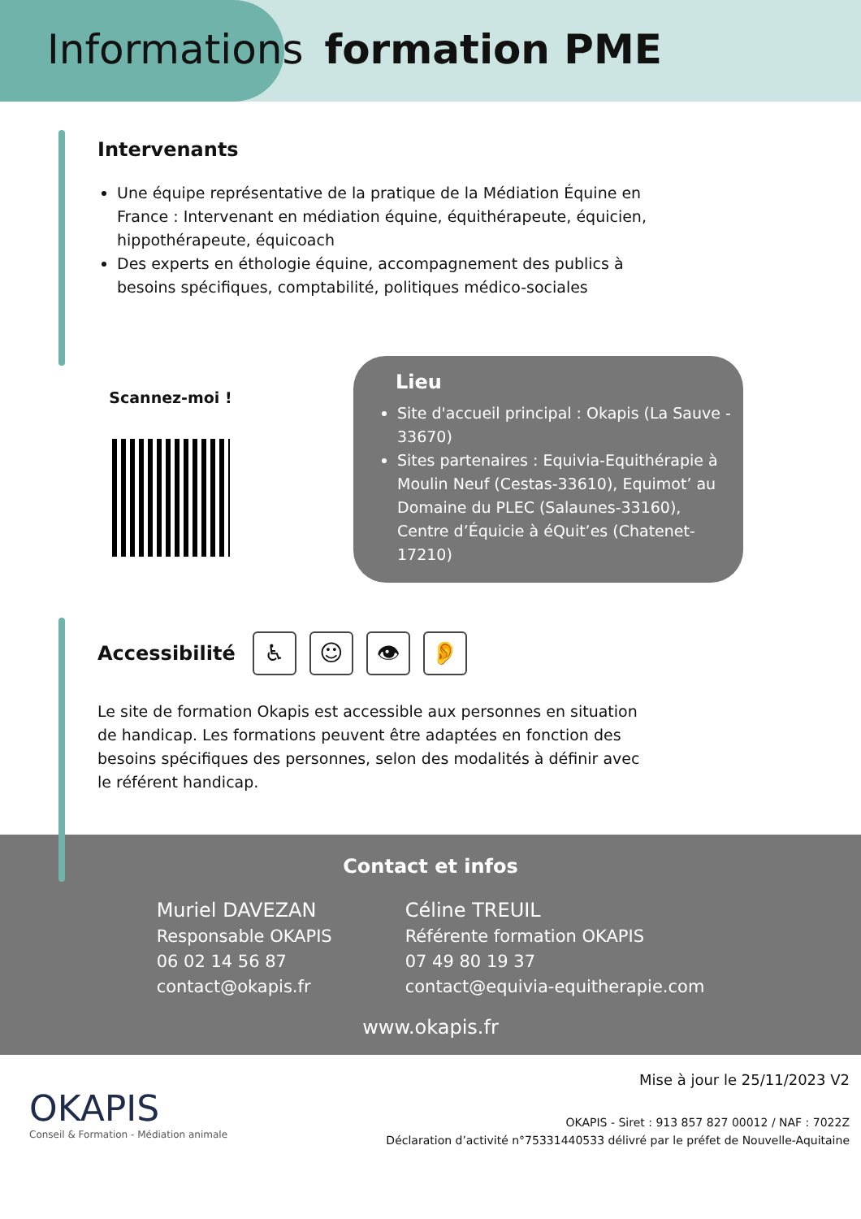Informations formation PME
Intervenants
Une équipe représentative de la pratique de la Médiation Équine en France : Intervenant en médiation équine, équithérapeute, équicien, hippothérapeute, équicoach
Des experts en éthologie équine, accompagnement des publics à besoins spécifiques, comptabilité, politiques médico-sociales
Scannez-moi !
Lieu
Site d'accueil principal : Okapis (La Sauve - 33670)
Sites partenaires : Equivia-Equithérapie à Moulin Neuf (Cestas-33610), Equimot’ au Domaine du PLEC (Salaunes-33160), Centre d’Équicie à éQuit’es (Chatenet-17210)
Accessibilité
♿ ☺ 👁 👂
Le site de formation Okapis est accessible aux personnes en situation de handicap. Les formations peuvent être adaptées en fonction des besoins spécifiques des personnes, selon des modalités à définir avec le référent handicap.
Contact et infos
Muriel DAVEZAN
Responsable OKAPIS
06 02 14 56 87
contact@okapis.fr
Céline TREUIL
Référente formation OKAPIS
07 49 80 19 37
contact@equivia-equitherapie.com
www.okapis.fr
OKAPIS
Conseil & Formation - Médiation animale
Mise à jour le 25/11/2023 V2
OKAPIS - Siret : 913 857 827 00012 / NAF : 7022Z
Déclaration d’activité n°75331440533 délivré par le préfet de Nouvelle-Aquitaine